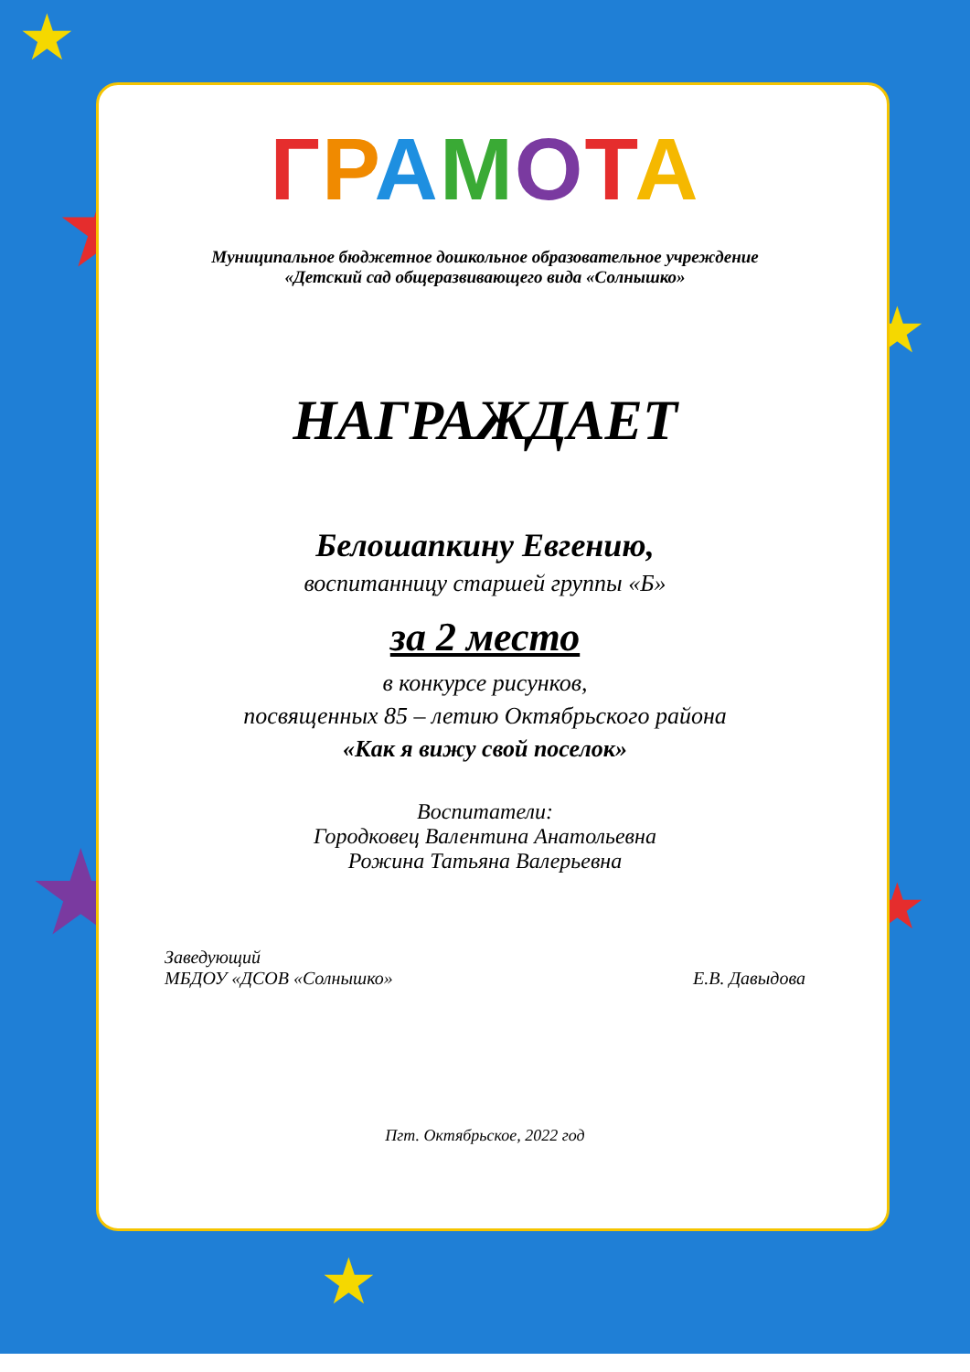★
★
★
★ ★
★
ГРАМОТА
Муниципальное бюджетное дошкольное образовательное учреждение
«Детский сад общеразвивающего вида «Солнышко»
НАГРАЖДАЕТ
Белошапкину Евгению,
воспитанницу старшей группы «Б»
за 2 место
в конкурсе рисунков,
посвященных 85 – летию Октябрьского района
«Как я вижу свой поселок»
Воспитатели:
Городковец Валентина Анатольевна
Рожина Татьяна Валерьевна
Заведующий
МБДОУ «ДСОВ «Солнышко»
Е.В. Давыдова
Пгт. Октябрьское, 2022 год